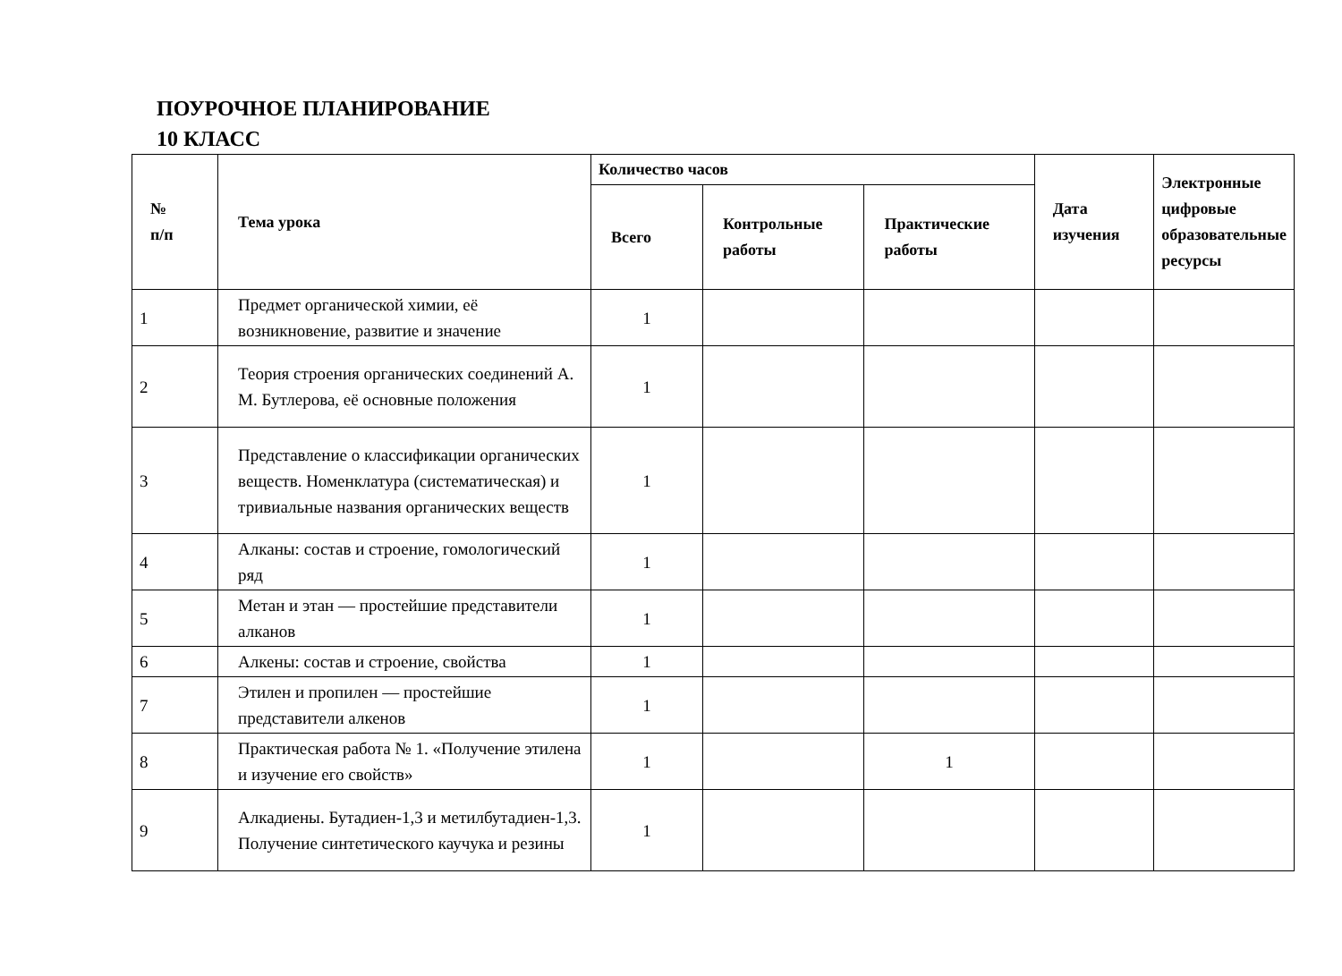ПОУРОЧНОЕ ПЛАНИРОВАНИЕ
10 КЛАСС
| № п/п | Тема урока | Количество часов | | | Дата изучения | Электронные цифровые образовательные ресурсы |
| --- | --- | --- | --- | --- | --- | --- |
| | | Всего | Контрольные работы | Практические работы | | |
| 1 | Предмет органической химии, её возникновение, развитие и значение | 1 | | | | |
| 2 | Теория строения органических соединений А. М. Бутлерова, её основные положения | 1 | | | | |
| 3 | Представление о классификации органических веществ. Номенклатура (систематическая) и тривиальные названия органических веществ | 1 | | | | |
| 4 | Алканы: состав и строение, гомологический ряд | 1 | | | | |
| 5 | Метан и этан — простейшие представители алканов | 1 | | | | |
| 6 | Алкены: состав и строение, свойства | 1 | | | | |
| 7 | Этилен и пропилен — простейшие представители алкенов | 1 | | | | |
| 8 | Практическая работа № 1. «Получение этилена и изучение его свойств» | 1 | | 1 | | |
| 9 | Алкадиены. Бутадиен-1,3 и метилбутадиен-1,3. Получение синтетического каучука и резины | 1 | | | | |